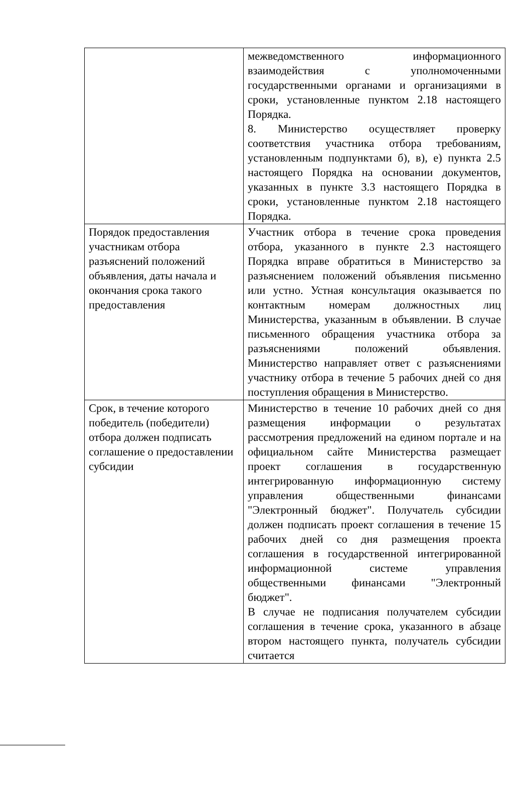| | межведомственного информационного взаимодействия с уполномоченными государственными органами и организациями в сроки, установленные пунктом 2.18 настоящего Порядка. 8. Министерство осуществляет проверку соответствия участника отбора требованиям, установленным подпунктами б), в), е) пункта 2.5 настоящего Порядка на основании документов, указанных в пункте 3.3 настоящего Порядка в сроки, установленные пунктом 2.18 настоящего Порядка. |
| Порядок предоставления участникам отбора разъяснений положений объявления, даты начала и окончания срока такого предоставления | Участник отбора в течение срока проведения отбора, указанного в пункте 2.3 настоящего Порядка вправе обратиться в Министерство за разъяснением положений объявления письменно или устно. Устная консультация оказывается по контактным номерам должностных лиц Министерства, указанным в объявлении. В случае письменного обращения участника отбора за разъяснениями положений объявления. Министерство направляет ответ с разъяснениями участнику отбора в течение 5 рабочих дней со дня поступления обращения в Министерство. |
| Срок, в течение которого победитель (победители) отбора должен подписать соглашение о предоставлении субсидии | Министерство в течение 10 рабочих дней со дня размещения информации о результатах рассмотрения предложений на едином портале и на официальном сайте Министерства размещает проект соглашения в государственную интегрированную информационную систему управления общественными финансами "Электронный бюджет". Получатель субсидии должен подписать проект соглашения в течение 15 рабочих дней со дня размещения проекта соглашения в государственной интегрированной информационной системе управления общественными финансами "Электронный бюджет". В случае не подписания получателем субсидии соглашения в течение срока, указанного в абзаце втором настоящего пункта, получатель субсидии считается |